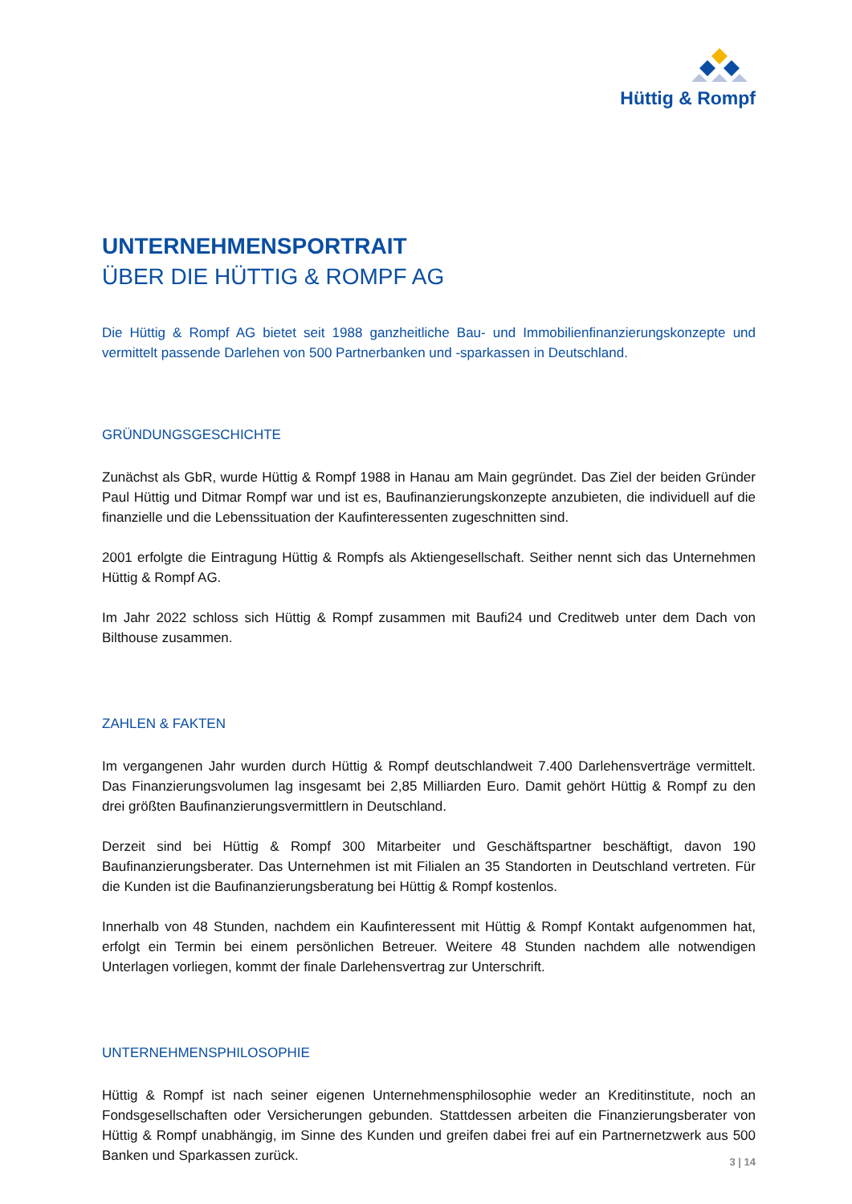Hüttig & Rompf
UNTERNEHMENSPORTRAIT
ÜBER DIE HÜTTIG & ROMPF AG
Die Hüttig & Rompf AG bietet seit 1988 ganzheitliche Bau- und Immobilienfinanzierungskonzepte und vermittelt passende Darlehen von 500 Partnerbanken und -sparkassen in Deutschland.
GRÜNDUNGSGESCHICHTE
Zunächst als GbR, wurde Hüttig & Rompf 1988 in Hanau am Main gegründet. Das Ziel der beiden Gründer Paul Hüttig und Ditmar Rompf war und ist es, Baufinanzierungskonzepte anzubieten, die individuell auf die finanzielle und die Lebenssituation der Kaufinteressenten zugeschnitten sind.
2001 erfolgte die Eintragung Hüttig & Rompfs als Aktiengesellschaft. Seither nennt sich das Unternehmen Hüttig & Rompf AG.
Im Jahr 2022 schloss sich Hüttig & Rompf zusammen mit Baufi24 und Creditweb unter dem Dach von Bilthouse zusammen.
ZAHLEN & FAKTEN
Im vergangenen Jahr wurden durch Hüttig & Rompf deutschlandweit 7.400 Darlehensverträge vermittelt. Das Finanzierungsvolumen lag insgesamt bei 2,85 Milliarden Euro. Damit gehört Hüttig & Rompf zu den drei größten Baufinanzierungsvermittlern in Deutschland.
Derzeit sind bei Hüttig & Rompf 300 Mitarbeiter und Geschäftspartner beschäftigt, davon 190 Baufinanzierungsberater. Das Unternehmen ist mit Filialen an 35 Standorten in Deutschland vertreten. Für die Kunden ist die Baufinanzierungsberatung bei Hüttig & Rompf kostenlos.
Innerhalb von 48 Stunden, nachdem ein Kaufinteressent mit Hüttig & Rompf Kontakt aufgenommen hat, erfolgt ein Termin bei einem persönlichen Betreuer. Weitere 48 Stunden nachdem alle notwendigen Unterlagen vorliegen, kommt der finale Darlehensvertrag zur Unterschrift.
UNTERNEHMENSPHILOSOPHIE
Hüttig & Rompf ist nach seiner eigenen Unternehmensphilosophie weder an Kreditinstitute, noch an Fondsgesellschaften oder Versicherungen gebunden. Stattdessen arbeiten die Finanzierungsberater von Hüttig & Rompf unabhängig, im Sinne des Kunden und greifen dabei frei auf ein Partnernetzwerk aus 500 Banken und Sparkassen zurück.
3 | 14